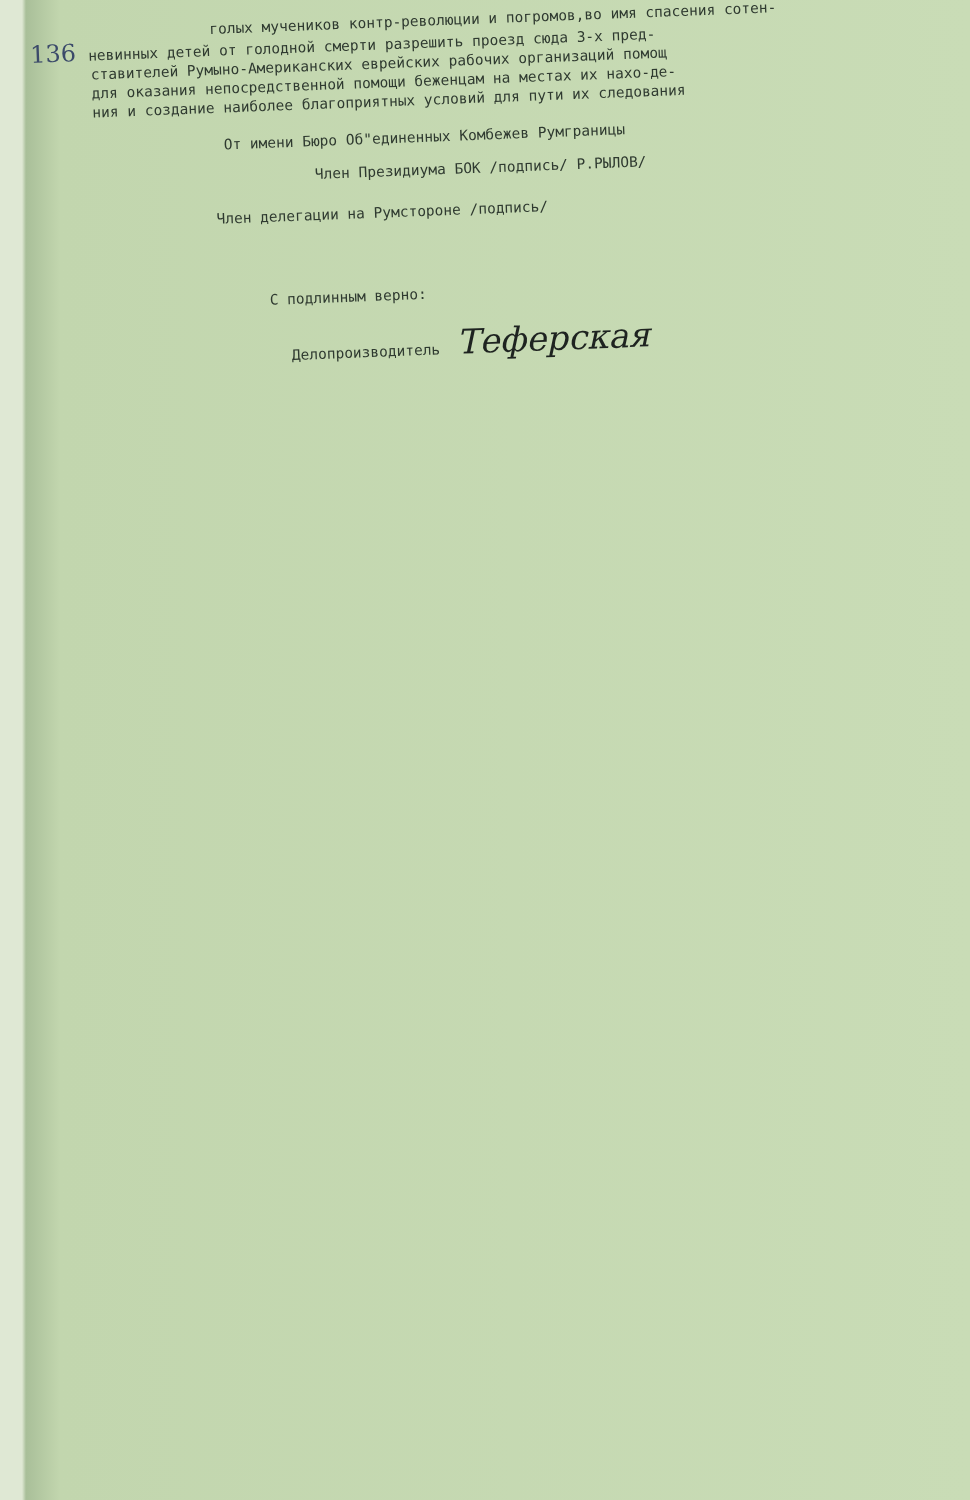голых мучеников контр-революции и погромов,во имя спасения сотен-
136 невинных детей от голодной смерти разрешить проезд сюда 3-х пред-
ставителей Румыно-Американских еврейских рабочих организаций помощ
для оказания непосредственной помощи беженцам на местах их нахо-де-
ния и создание наиболее благоприятных условий для пути их следования
От имени Бюро Об"единенных Комбежев Румграницы
Член Президиума БОК /подпись/ Р.РЫЛОВ/
Член делегации на Румстороне /подпись/
С подлинным верно:
Делопроизводитель Теферская